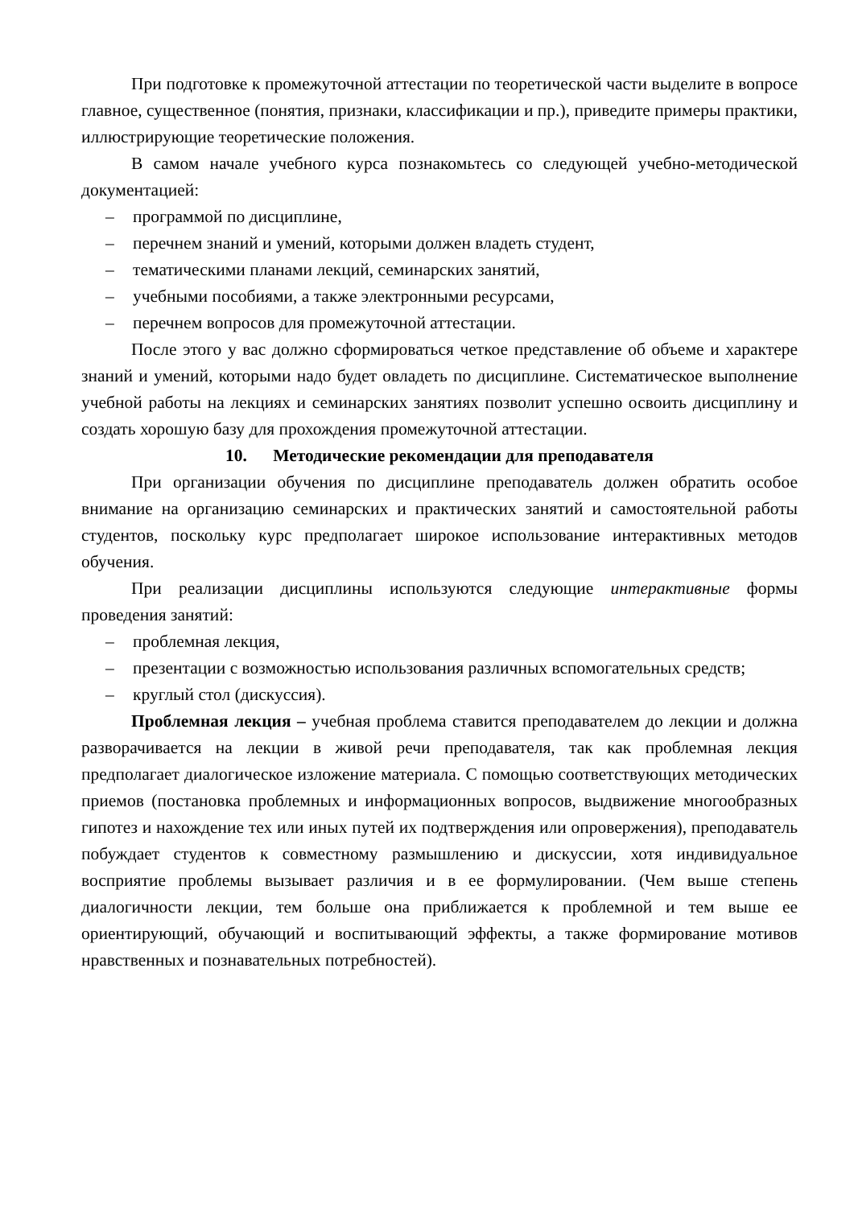При подготовке к промежуточной аттестации по теоретической части выделите в вопросе главное, существенное (понятия, признаки, классификации и пр.), приведите примеры практики, иллюстрирующие теоретические положения.
В самом начале учебного курса познакомьтесь со следующей учебно-методической документацией:
– программой по дисциплине,
– перечнем знаний и умений, которыми должен владеть студент,
– тематическими планами лекций, семинарских занятий,
– учебными пособиями, а также электронными ресурсами,
– перечнем вопросов для промежуточной аттестации.
После этого у вас должно сформироваться четкое представление об объеме и характере знаний и умений, которыми надо будет овладеть по дисциплине. Систематическое выполнение учебной работы на лекциях и семинарских занятиях позволит успешно освоить дисциплину и создать хорошую базу для прохождения промежуточной аттестации.
10. Методические рекомендации для преподавателя
При организации обучения по дисциплине преподаватель должен обратить особое внимание на организацию семинарских и практических занятий и самостоятельной работы студентов, поскольку курс предполагает широкое использование интерактивных методов обучения.
При реализации дисциплины используются следующие интерактивные формы проведения занятий:
– проблемная лекция,
– презентации с возможностью использования различных вспомогательных средств;
– круглый стол (дискуссия).
Проблемная лекция – учебная проблема ставится преподавателем до лекции и должна разворачивается на лекции в живой речи преподавателя, так как проблемная лекция предполагает диалогическое изложение материала. С помощью соответствующих методических приемов (постановка проблемных и информационных вопросов, выдвижение многообразных гипотез и нахождение тех или иных путей их подтверждения или опровержения), преподаватель побуждает студентов к совместному размышлению и дискуссии, хотя индивидуальное восприятие проблемы вызывает различия и в ее формулировании. (Чем выше степень диалогичности лекции, тем больше она приближается к проблемной и тем выше ее ориентирующий, обучающий и воспитывающий эффекты, а также формирование мотивов нравственных и познавательных потребностей).